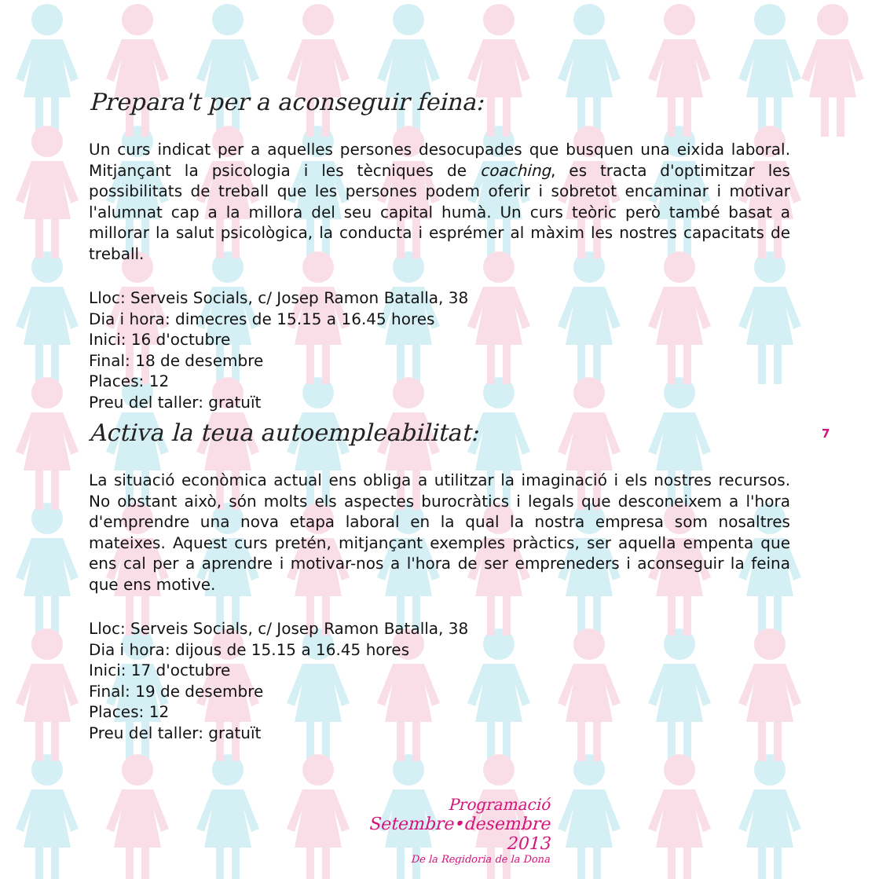Prepara't per a aconseguir feina:
Un curs indicat per a aquelles persones desocupades que busquen una eixida laboral. Mitjançant la psicologia i les tècniques de coaching, es tracta d'optimitzar les possibilitats de treball que les persones podem oferir i sobretot encaminar i motivar l'alumnat cap a la millora del seu capital humà. Un curs teòric però també basat a millorar la salut psicològica, la conducta i esprémer al màxim les nostres capacitats de treball.
Lloc: Serveis Socials, c/ Josep Ramon Batalla, 38
Dia i hora: dimecres de 15.15 a 16.45 hores
Inici: 16 d'octubre
Final: 18 de desembre
Places: 12
Preu del taller: gratuït
Activa la teua autoempleabilitat:
La situació econòmica actual ens obliga a utilitzar la imaginació i els nostres recursos. No obstant això, són molts els aspectes burocràtics i legals que desconeixem a l'hora d'emprendre una nova etapa laboral en la qual la nostra empresa som nosaltres mateixes. Aquest curs pretén, mitjançant exemples pràctics, ser aquella empenta que ens cal per a aprendre i motivar-nos a l'hora de ser empreneders i aconseguir la feina que ens motive.
Lloc: Serveis Socials, c/ Josep Ramon Batalla, 38
Dia i hora: dijous de 15.15 a 16.45 hores
Inici: 17 d'octubre
Final: 19 de desembre
Places: 12
Preu del taller: gratuït
7
Programació
Setembre•desembre 2013
De la Regidoria de la Dona